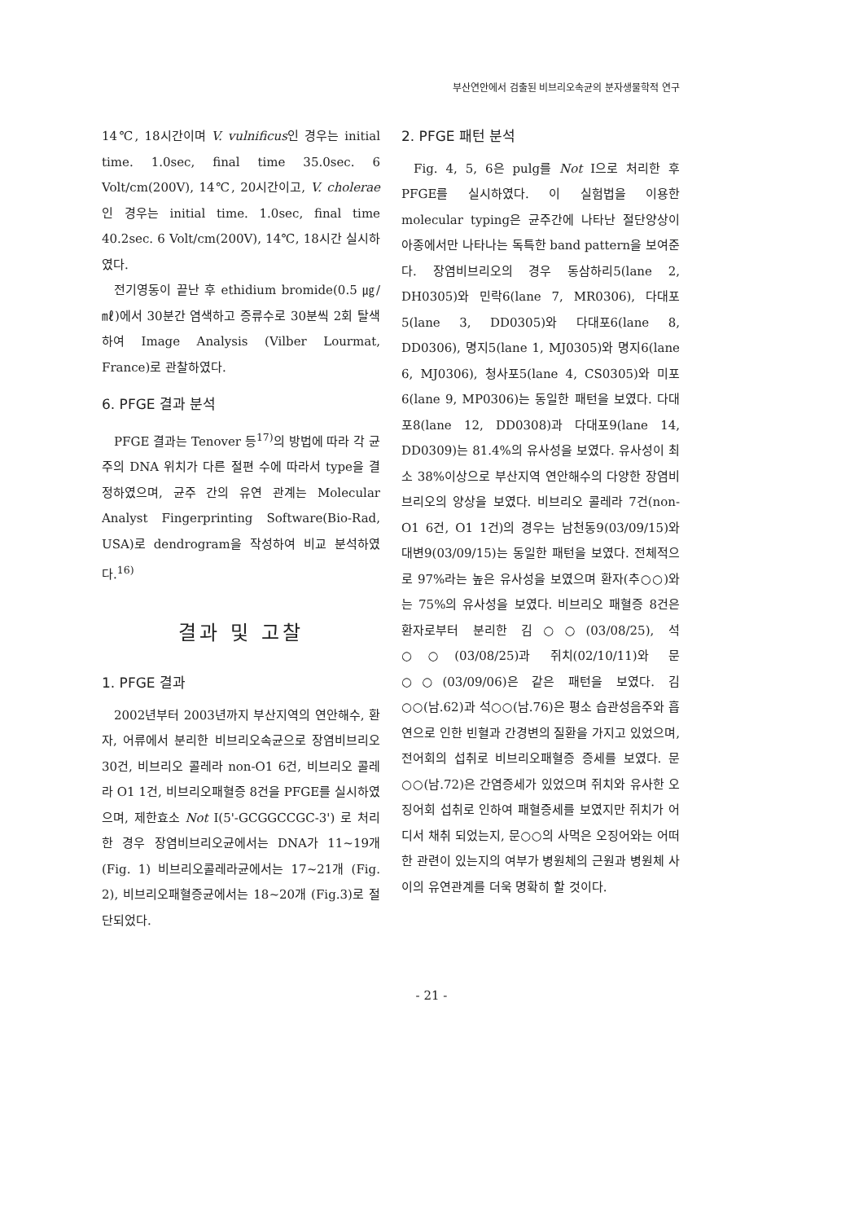부산연안에서 검출된 비브리오속균의 분자생물학적 연구
14℃, 18시간이며 V. vulnificus인 경우는 initial time. 1.0sec, final time 35.0sec. 6 Volt/cm(200V), 14℃, 20시간이고, V. cholerae인 경우는 initial time. 1.0sec, final time 40.2sec. 6 Volt/cm(200V), 14℃, 18시간 실시하였다.
전기영동이 끝난 후 ethidium bromide(0.5 ㎍/㎖)에서 30분간 염색하고 증류수로 30분씩 2회 탈색하여 Image Analysis (Vilber Lourmat, France)로 관찰하였다.
6. PFGE 결과 분석
PFGE 결과는 Tenover 등<sup>17)</sup>의 방법에 따라 각 균주의 DNA 위치가 다른 절편 수에 따라서 type을 결정하였으며, 균주 간의 유연 관계는 Molecular Analyst Fingerprinting Software(Bio-Rad, USA)로 dendrogram을 작성하여 비교 분석하였다.<sup>16)</sup>
결과 및 고찰
1. PFGE 결과
2002년부터 2003년까지 부산지역의 연안해수, 환자, 어류에서 분리한 비브리오속균으로 장염비브리오 30건, 비브리오 콜레라 non-O1 6건, 비브리오 콜레라 O1 1건, 비브리오패혈증 8건을 PFGE를 실시하였으며, 제한효소 Not I(5'-GCGGCCGC-3') 로 처리한 경우 장염비브리오균에서는 DNA가 11~19개 (Fig. 1) 비브리오콜레라균에서는 17~21개 (Fig. 2), 비브리오패혈증균에서는 18~20개 (Fig.3)로 절단되었다.
2. PFGE 패턴 분석
Fig. 4, 5, 6은 pulg를 Not I으로 처리한 후 PFGE를 실시하였다. 이 실험법을 이용한 molecular typing은 균주간에 나타난 절단양상이 아종에서만 나타나는 독특한 band pattern을 보여준다. 장염비브리오의 경우 동삼하리5(lane 2, DH0305)와 민락6(lane 7, MR0306), 다대포5(lane 3, DD0305)와 다대포6(lane 8, DD0306), 명지5(lane 1, MJ0305)와 명지6(lane 6, MJ0306), 청사포5(lane 4, CS0305)와 미포6(lane 9, MP0306)는 동일한 패턴을 보였다. 다대포8(lane 12, DD0308)과 다대포9(lane 14, DD0309)는 81.4%의 유사성을 보였다. 유사성이 최소 38%이상으로 부산지역 연안해수의 다양한 장염비브리오의 양상을 보였다. 비브리오 콜레라 7건(non-O1 6건, O1 1건)의 경우는 남천동9(03/09/15)와 대변9(03/09/15)는 동일한 패턴을 보였다. 전체적으로 97%라는 높은 유사성을 보였으며 환자(추○○)와는 75%의 유사성을 보였다. 비브리오 패혈증 8건은 환자로부터 분리한 김○○(03/08/25), 석○○(03/08/25)과 쥐치(02/10/11)와 문○○(03/09/06)은 같은 패턴을 보였다. 김○○(남.62)과 석○○(남.76)은 평소 습관성음주와 흡연으로 인한 빈혈과 간경변의 질환을 가지고 있었으며, 전어회의 섭취로 비브리오패혈증 증세를 보였다. 문○○(남.72)은 간염증세가 있었으며 쥐치와 유사한 오징어회 섭취로 인하여 패혈증세를 보였지만 쥐치가 어디서 채취 되었는지, 문○○의 사먹은 오징어와는 어떠한 관련이 있는지의 여부가 병원체의 근원과 병원체 사이의 유연관계를 더욱 명확히 할 것이다.
- 21 -